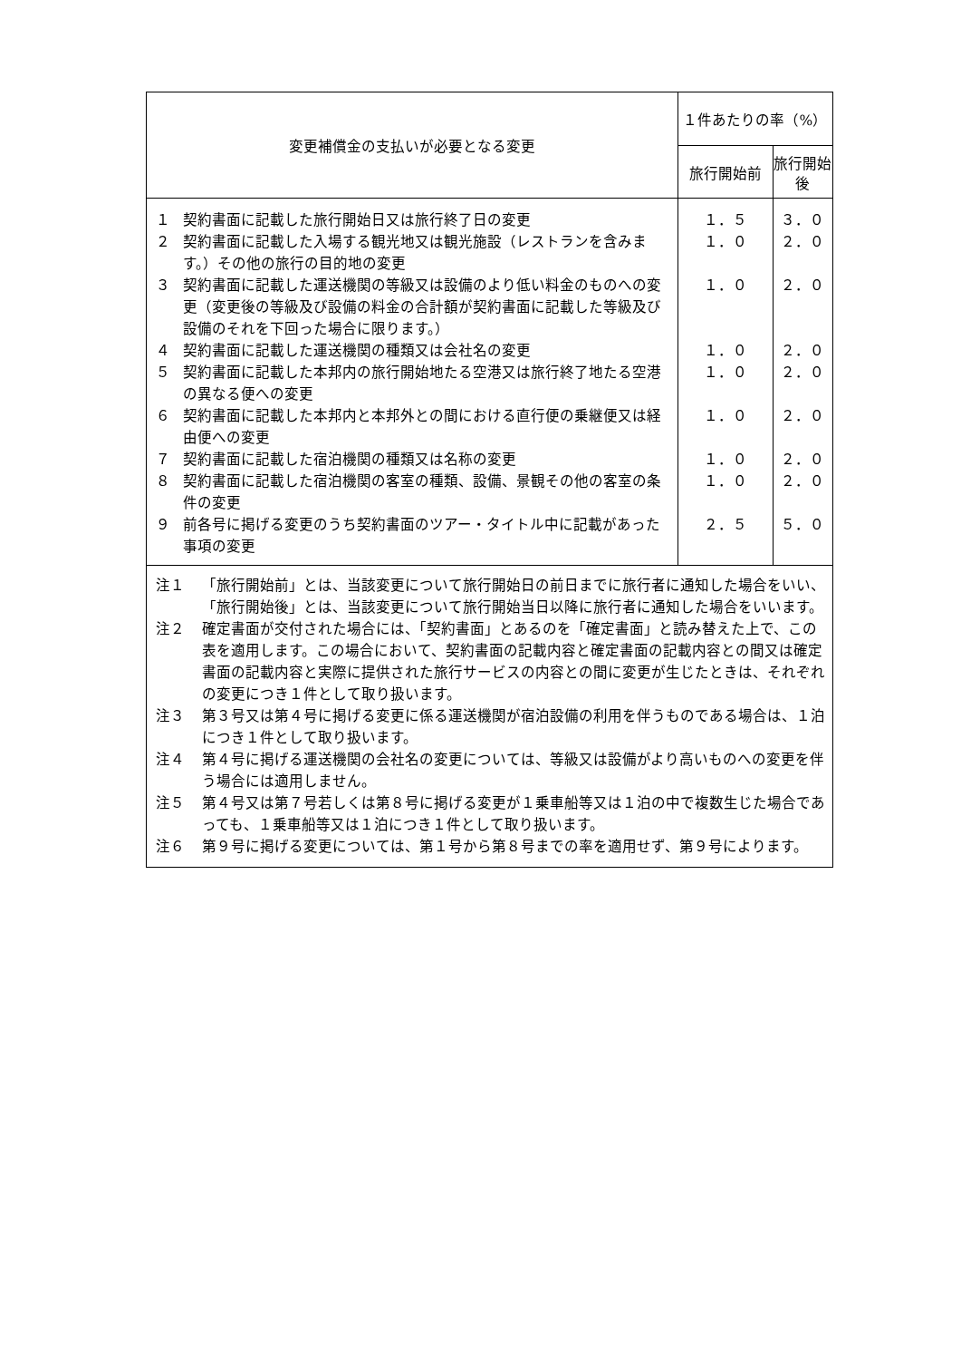| 変更補償金の支払いが必要となる変更 | １件あたりの率（%） | |
| --- | --- | --- |
| | 旅行開始前 | 旅行開始後 |
| １ 契約書面に記載した旅行開始日又は旅行終了日の変更 ２ 契約書面に記載した入場する観光地又は観光施設（レストランを含みます。）その他の旅行の目的地の変更 ３ 契約書面に記載した運送機関の等級又は設備のより低い料金のものへの変更（変更後の等級及び設備の料金の合計額が契約書面に記載した等級及び設備のそれを下回った場合に限ります。） ４ 契約書面に記載した運送機関の種類又は会社名の変更 ５ 契約書面に記載した本邦内の旅行開始地たる空港又は旅行終了地たる空港の異なる便への変更 ６ 契約書面に記載した本邦内と本邦外との間における直行便の乗継便又は経由便への変更 ７ 契約書面に記載した宿泊機関の種類又は名称の変更 ８ 契約書面に記載した宿泊機関の客室の種類、設備、景観その他の客室の条件の変更 ９ 前各号に掲げる変更のうち契約書面のツアー・タイトル中に記載があった事項の変更 | １．５ １．０ １．０ １．０ １．０ １．０ １．０ １．０ ２．５ | ３．０ ２．０ ２．０ ２．０ ２．０ ２．０ ２．０ ２．０ ５．０ |
| 注１ 「旅行開始前」とは、当該変更について旅行開始日の前日までに旅行者に通知した場合をいい、「旅行開始後」とは、当該変更について旅行開始当日以降に旅行者に通知した場合をいいます。 注２ 確定書面が交付された場合には、「契約書面」とあるのを「確定書面」と読み替えた上で、この表を適用します。この場合において、契約書面の記載内容と確定書面の記載内容との間又は確定書面の記載内容と実際に提供された旅行サービスの内容との間に変更が生じたときは、それぞれの変更につき１件として取り扱います。 注３ 第３号又は第４号に掲げる変更に係る運送機関が宿泊設備の利用を伴うものである場合は、１泊につき１件として取り扱います。 注４ 第４号に掲げる運送機関の会社名の変更については、等級又は設備がより高いものへの変更を伴う場合には適用しません。 注５ 第４号又は第７号若しくは第８号に掲げる変更が１乗車船等又は１泊の中で複数生じた場合であっても、１乗車船等又は１泊につき１件として取り扱います。 注６ 第９号に掲げる変更については、第１号から第８号までの率を適用せず、第９号によります。 | | |